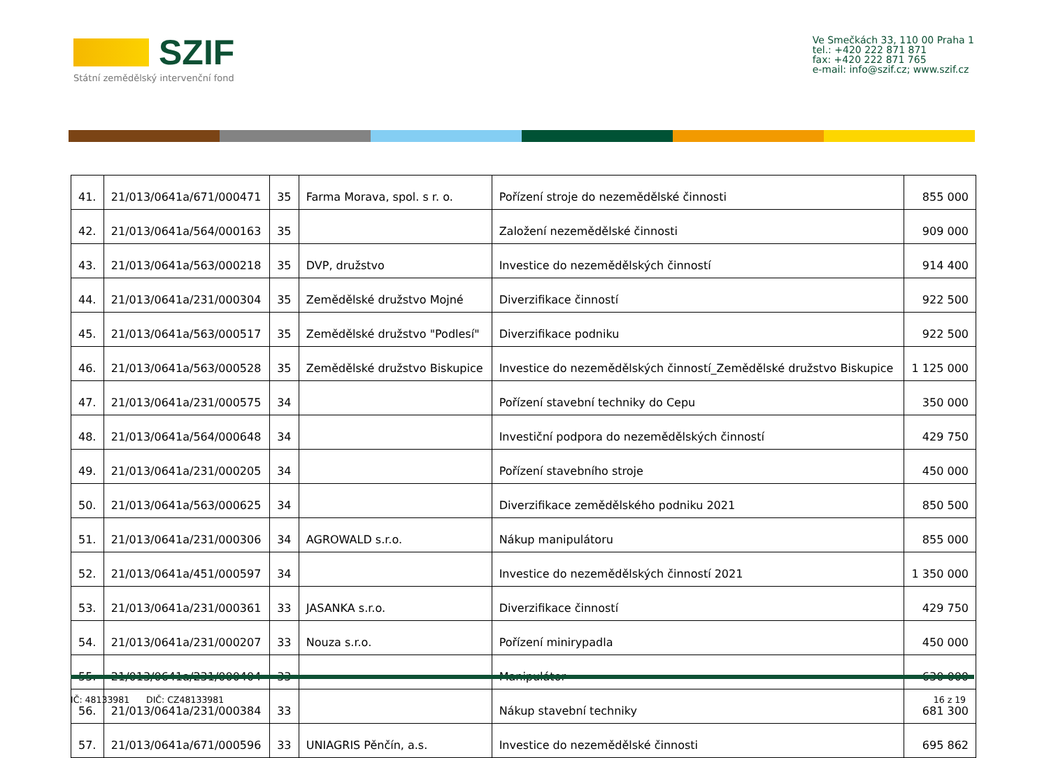SZIF
Státní zemědělský intervenční fond
Ve Smečkách 33, 110 00 Praha 1
tel.: +420 222 871 871
fax: +420 222 871 765
e-mail: info@szif.cz; www.szif.cz
| 41. | 21/013/0641a/671/000471 | 35 | Farma Morava, spol. s r. o. | Pořízení stroje do nezemědělské činnosti | 855 000 |
| 42. | 21/013/0641a/564/000163 | 35 | | Založení nezemědělské činnosti | 909 000 |
| 43. | 21/013/0641a/563/000218 | 35 | DVP, družstvo | Investice do nezemědělských činností | 914 400 |
| 44. | 21/013/0641a/231/000304 | 35 | Zemědělské družstvo Mojné | Diverzifikace činností | 922 500 |
| 45. | 21/013/0641a/563/000517 | 35 | Zemědělské družstvo "Podlesí" | Diverzifikace podniku | 922 500 |
| 46. | 21/013/0641a/563/000528 | 35 | Zemědělské družstvo Biskupice | Investice do nezemědělských činností_Zemědělské družstvo Biskupice | 1 125 000 |
| 47. | 21/013/0641a/231/000575 | 34 | | Pořízení stavební techniky do Cepu | 350 000 |
| 48. | 21/013/0641a/564/000648 | 34 | | Investiční podpora do nezemědělských činností | 429 750 |
| 49. | 21/013/0641a/231/000205 | 34 | | Pořízení stavebního stroje | 450 000 |
| 50. | 21/013/0641a/563/000625 | 34 | | Diverzifikace zemědělského podniku 2021 | 850 500 |
| 51. | 21/013/0641a/231/000306 | 34 | AGROWALD s.r.o. | Nákup manipulátoru | 855 000 |
| 52. | 21/013/0641a/451/000597 | 34 | | Investice do nezemědělských činností 2021 | 1 350 000 |
| 53. | 21/013/0641a/231/000361 | 33 | JASANKA s.r.o. | Diverzifikace činností | 429 750 |
| 54. | 21/013/0641a/231/000207 | 33 | Nouza s.r.o. | Pořízení minirypadla | 450 000 |
| 55. | 21/013/0641a/231/000404 | 33 | | Manipulátor | 630 000 |
| 56. | 21/013/0641a/231/000384 | 33 | | Nákup stavební techniky | 681 300 |
| 57. | 21/013/0641a/671/000596 | 33 | UNIAGRIS Pěnčín, a.s. | Investice do nezemědělské činnosti | 695 862 |
IČ: 48133981 DIČ: CZ48133981 16 z 19